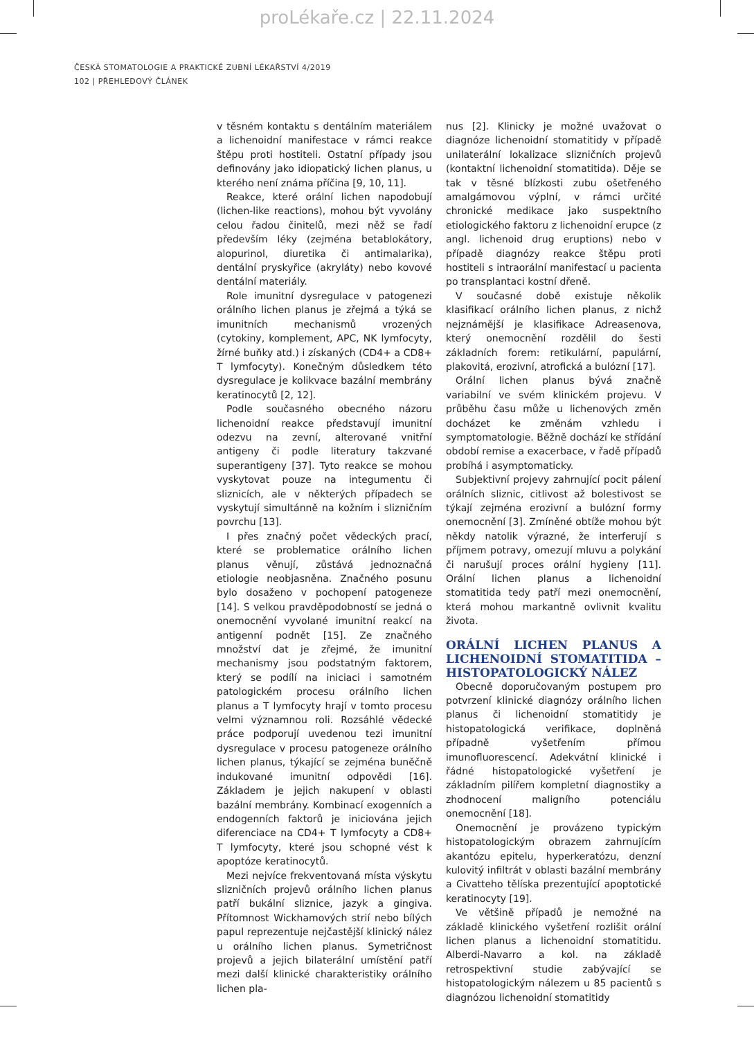proLékaře.cz | 22.11.2024
ČESKÁ STOMATOLOGIE A PRAKTICKÉ ZUBNÍ LÉKAŘSTVÍ 4/2019
102 | PŘEHLEDOVÝ ČLÁNEK
v těsném kontaktu s dentálním materiálem a lichenoidní manifestace v rámci reakce štěpu proti hostiteli. Ostatní případy jsou definovány jako idiopatický lichen planus, u kterého není známa příčina [9, 10, 11].
Reakce, které orální lichen napodobují (lichen-like reactions), mohou být vyvolány celou řadou činitelů, mezi něž se řadí především léky (zejména betablokátory, alopurinol, diuretika či antimalarika), dentální pryskyřice (akryláty) nebo kovové dentální materiály.
Role imunitní dysregulace v patogenezi orálního lichen planus je zřejmá a týká se imunitních mechanismů vrozených (cytokiny, komplement, APC, NK lymfocyty, žírné buňky atd.) i získaných (CD4+ a CD8+ T lymfocyty). Konečným důsledkem této dysregulace je kolikvace bazální membrány keratinocytů [2, 12].
Podle současného obecného názoru lichenoidní reakce představují imunitní odezvu na zevní, alterované vnitřní antigeny či podle literatury takzvané superantigeny [37]. Tyto reakce se mohou vyskytovat pouze na integumentu či sliznicích, ale v některých případech se vyskytují simultánně na kožním i slizničním povrchu [13].
I přes značný počet vědeckých prací, které se problematice orálního lichen planus věnují, zůstává jednoznačná etiologie neobjasněna. Značného posunu bylo dosaženo v pochopení patogeneze [14]. S velkou pravděpodobností se jedná o onemocnění vyvolané imunitní reakcí na antigenní podnět [15]. Ze značného množství dat je zřejmé, že imunitní mechanismy jsou podstatným faktorem, který se podílí na iniciaci i samotném patologickém procesu orálního lichen planus a T lymfocyty hrají v tomto procesu velmi významnou roli. Rozsáhlé vědecké práce podporují uvedenou tezi imunitní dysregulace v procesu patogeneze orálního lichen planus, týkající se zejména buněčně indukované imunitní odpovědi [16]. Základem je jejich nakupení v oblasti bazální membrány. Kombinací exogenních a endogenních faktorů je iniciována jejich diferenciace na CD4+ T lymfocyty a CD8+ T lymfocyty, které jsou schopné vést k apoptóze keratinocytů.
Mezi nejvíce frekventovaná místa výskytu slizničních projevů orálního lichen planus patří bukální sliznice, jazyk a gingiva. Přítomnost Wickhamových strií nebo bílých papul reprezentuje nejčastější klinický nález u orálního lichen planus. Symetričnost projevů a jejich bilaterální umístění patří mezi další klinické charakteristiky orálního lichen pla-
nus [2]. Klinicky je možné uvažovat o diagnóze lichenoidní stomatitidy v případě unilaterální lokalizace slizničních projevů (kontaktní lichenoidní stomatitida). Děje se tak v těsné blízkosti zubu ošetřeného amalgámovou výplní, v rámci určité chronické medikace jako suspektního etiologického faktoru z lichenoidní erupce (z angl. lichenoid drug eruptions) nebo v případě diagnózy reakce štěpu proti hostiteli s intraorální manifestací u pacienta po transplantaci kostní dřeně.
V současné době existuje několik klasifikací orálního lichen planus, z nichž nejznámější je klasifikace Adreasenova, který onemocnění rozdělil do šesti základních forem: retikulární, papulární, plakovitá, erozivní, atrofická a bulózní [17].
Orální lichen planus bývá značně variabilní ve svém klinickém projevu. V průběhu času může u lichenových změn docházet ke změnám vzhledu i symptomatologie. Běžně dochází ke střídání období remise a exacerbace, v řadě případů probíhá i asymptomaticky.
Subjektivní projevy zahrnující pocit pálení orálních sliznic, citlivost až bolestivost se týkají zejména erozivní a bulózní formy onemocnění [3]. Zmíněné obtíže mohou být někdy natolik výrazné, že interferují s příjmem potravy, omezují mluvu a polykání či narušují proces orální hygieny [11]. Orální lichen planus a lichenoidní stomatitida tedy patří mezi onemocnění, která mohou markantně ovlivnit kvalitu života.
ORÁLNÍ LICHEN PLANUS A LICHENOIDNÍ STOMATITIDA – HISTOPATOLOGICKÝ NÁLEZ
Obecně doporučovaným postupem pro potvrzení klinické diagnózy orálního lichen planus či lichenoidní stomatitidy je histopatologická verifikace, doplněná případně vyšetřením přímou imunofluorescencí. Adekvátní klinické i řádné histopatologické vyšetření je základním pilířem kompletní diagnostiky a zhodnocení maligního potenciálu onemocnění [18].
Onemocnění je provázeno typickým histopatologickým obrazem zahrnujícím akantózu epitelu, hyperkeratózu, denzní kulovitý infiltrát v oblasti bazální membrány a Civatteho tělíska prezentující apoptotické keratinocyty [19].
Ve většině případů je nemožné na základě klinického vyšetření rozlišit orální lichen planus a lichenoidní stomatitidu. Alberdi-Navarro a kol. na základě retrospektivní studie zabývající se histopatologickým nálezem u 85 pacientů s diagnózou lichenoidní stomatitidy